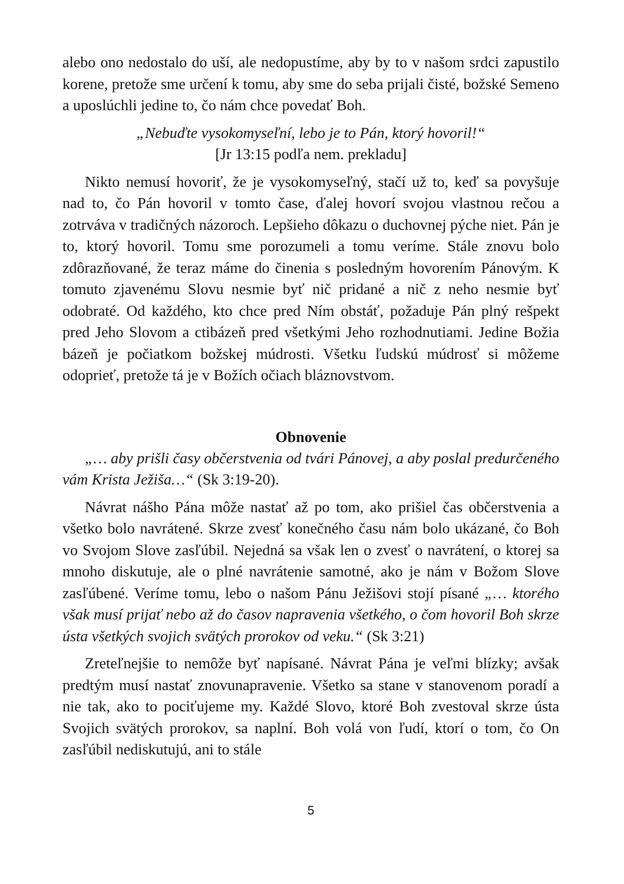alebo ono nedostalo do uší, ale nedopustíme, aby by to v našom srdci zapustilo korene, pretože sme určení k tomu, aby sme do seba prijali čisté, božské Semeno a uposlúchli jedine to, čo nám chce povedať Boh.
„Nebuďte vysokomyseľní, lebo je to Pán, ktorý hovoril!“
[Jr 13:15 podľa nem. prekladu]
Nikto nemusí hovoriť, že je vysokomyseľný, stačí už to, keď sa povyšuje nad to, čo Pán hovoril v tomto čase, ďalej hovorí svojou vlastnou rečou a zotrváva v tradičných názoroch. Lepšieho dôkazu o duchovnej pýche niet. Pán je to, ktorý hovoril. Tomu sme porozumeli a tomu veríme. Stále znovu bolo zdôrazňované, že teraz máme do činenia s posledným hovorením Pánovým. K tomuto zjavenému Slovu nesmie byť nič pridané a nič z neho nesmie byť odobraté. Od každého, kto chce pred Ním obstáť, požaduje Pán plný rešpekt pred Jeho Slovom a ctibázeň pred všetkými Jeho rozhodnutiami. Jedine Božia bázeň je počiatkom božskej múdrosti. Všetku ľudskú múdrosť si môžeme odoprieť, pretože tá je v Božích očiach bláznovstvom.
Obnovenie
„… aby prišli časy občerstvenia od tvári Pánovej, a aby poslal predurčeného vám Krista Ježiša…“ (Sk 3:19-20).
Návrat nášho Pána môže nastať až po tom, ako prišiel čas občerstvenia a všetko bolo navrátené. Skrze zvesť konečného času nám bolo ukázané, čo Boh vo Svojom Slove zasľúbil. Nejedná sa však len o zvesť o navrátení, o ktorej sa mnoho diskutuje, ale o plné navrátenie samotné, ako je nám v Božom Slove zasľúbené. Veríme tomu, lebo o našom Pánu Ježišovi stojí písané „… ktorého však musí prijať nebo až do časov napravenia všetkého, o čom hovoril Boh skrze ústa všetkých svojich svätých prorokov od veku.“ (Sk 3:21)
Zreteľnejšie to nemôže byť napísané. Návrat Pána je veľmi blízky; avšak predtým musí nastať znovunapravenie. Všetko sa stane v stanovenom poradí a nie tak, ako to pociťujeme my. Každé Slovo, ktoré Boh zvestoval skrze ústa Svojich svätých prorokov, sa naplní. Boh volá von ľudí, ktorí o tom, čo On zasľúbil nediskutujú, ani to stále
5